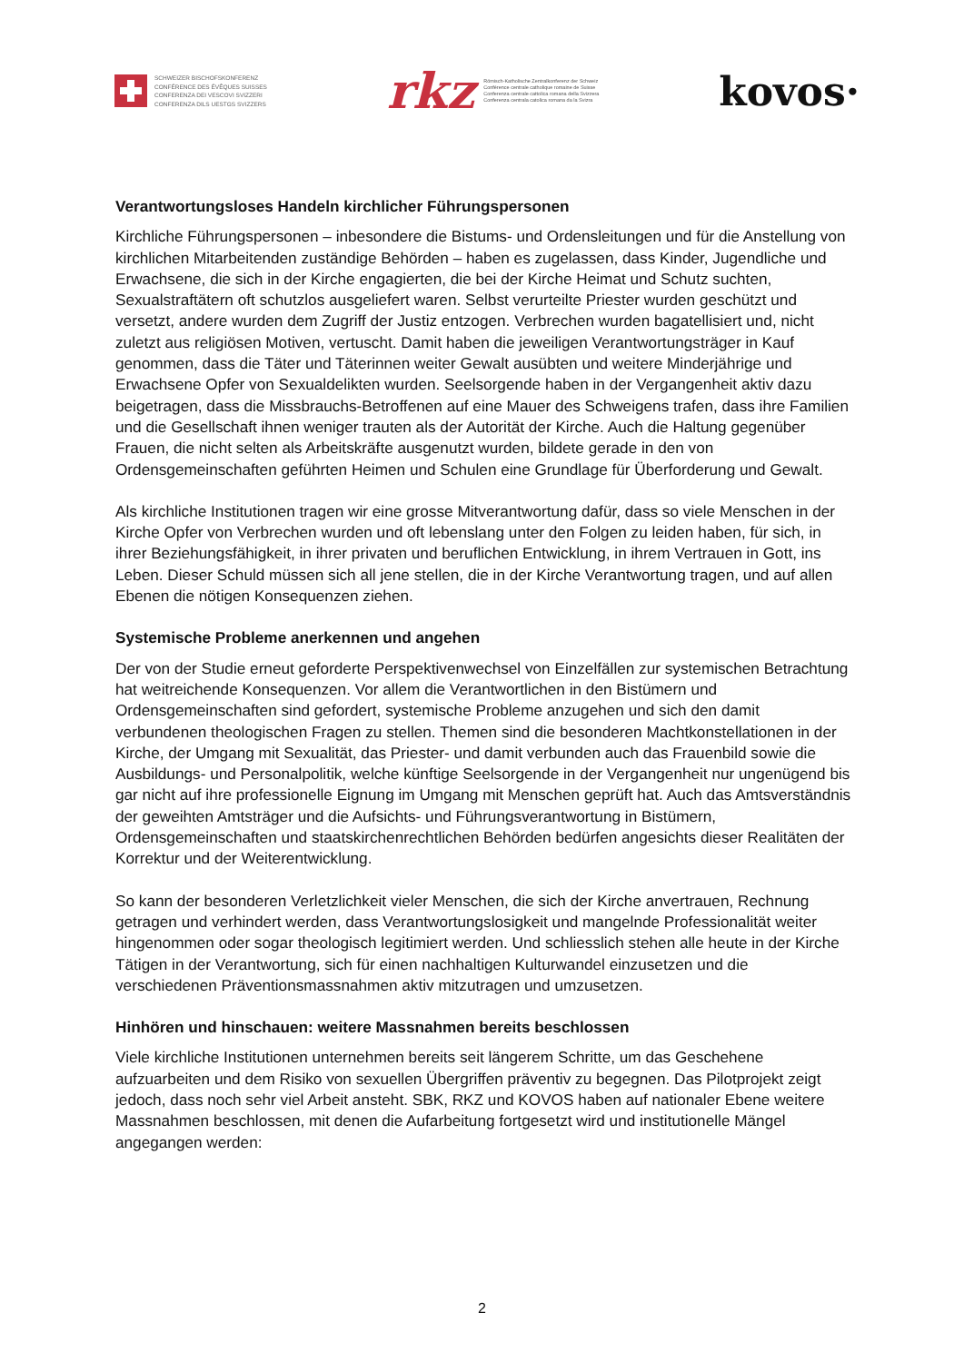SCHWEIZER BISCHOFSKONFERENZ
CONFÉRENCE DES ÉVÊQUES SUISSES
CONFERENZA DEI VESCOVI SVIZZERI
CONFERENZA DILS UESTGS SVIZZERS
rkz Römisch-Katholische Zentralkonferenz der Schweiz
Conférence centrale catholique romaine de Suisse
Conferenza centrale cattolica romana della Svizzera
Conferenza centrala catolica romana da la Svizra
kovos·
Verantwortungsloses Handeln kirchlicher Führungspersonen
Kirchliche Führungspersonen – inbesondere die Bistums- und Ordensleitungen und für die Anstellung von kirchlichen Mitarbeitenden zuständige Behörden – haben es zugelassen, dass Kinder, Jugendliche und Erwachsene, die sich in der Kirche engagierten, die bei der Kirche Heimat und Schutz suchten, Sexualstraftätern oft schutzlos ausgeliefert waren. Selbst verurteilte Priester wurden geschützt und versetzt, andere wurden dem Zugriff der Justiz entzogen. Verbrechen wurden bagatellisiert und, nicht zuletzt aus religiösen Motiven, vertuscht. Damit haben die jeweiligen Verantwortungsträger in Kauf genommen, dass die Täter und Täterinnen weiter Gewalt ausübten und weitere Minderjährige und Erwachsene Opfer von Sexualdelikten wurden. Seelsorgende haben in der Vergangenheit aktiv dazu beigetragen, dass die Missbrauchs-Betroffenen auf eine Mauer des Schweigens trafen, dass ihre Familien und die Gesellschaft ihnen weniger trauten als der Autorität der Kirche. Auch die Haltung gegenüber Frauen, die nicht selten als Arbeitskräfte ausgenutzt wurden, bildete gerade in den von Ordensgemeinschaften geführten Heimen und Schulen eine Grundlage für Überforderung und Gewalt.
Als kirchliche Institutionen tragen wir eine grosse Mitverantwortung dafür, dass so viele Menschen in der Kirche Opfer von Verbrechen wurden und oft lebenslang unter den Folgen zu leiden haben, für sich, in ihrer Beziehungsfähigkeit, in ihrer privaten und beruflichen Entwicklung, in ihrem Vertrauen in Gott, ins Leben. Dieser Schuld müssen sich all jene stellen, die in der Kirche Verantwortung tragen, und auf allen Ebenen die nötigen Konsequenzen ziehen.
Systemische Probleme anerkennen und angehen
Der von der Studie erneut geforderte Perspektivenwechsel von Einzelfällen zur systemischen Betrachtung hat weitreichende Konsequenzen. Vor allem die Verantwortlichen in den Bistümern und Ordensgemeinschaften sind gefordert, systemische Probleme anzugehen und sich den damit verbundenen theologischen Fragen zu stellen. Themen sind die besonderen Machtkonstellationen in der Kirche, der Umgang mit Sexualität, das Priester- und damit verbunden auch das Frauenbild sowie die Ausbildungs- und Personalpolitik, welche künftige Seelsorgende in der Vergangenheit nur ungenügend bis gar nicht auf ihre professionelle Eignung im Umgang mit Menschen geprüft hat. Auch das Amtsverständnis der geweihten Amtsträger und die Aufsichts- und Führungsverantwortung in Bistümern, Ordensgemeinschaften und staatskirchenrechtlichen Behörden bedürfen angesichts dieser Realitäten der Korrektur und der Weiterentwicklung.
So kann der besonderen Verletzlichkeit vieler Menschen, die sich der Kirche anvertrauen, Rechnung getragen und verhindert werden, dass Verantwortungslosigkeit und mangelnde Professionalität weiter hingenommen oder sogar theologisch legitimiert werden. Und schliesslich stehen alle heute in der Kirche Tätigen in der Verantwortung, sich für einen nachhaltigen Kulturwandel einzusetzen und die verschiedenen Präventionsmassnahmen aktiv mitzutragen und umzusetzen.
Hinhören und hinschauen: weitere Massnahmen bereits beschlossen
Viele kirchliche Institutionen unternehmen bereits seit längerem Schritte, um das Geschehene aufzuarbeiten und dem Risiko von sexuellen Übergriffen präventiv zu begegnen. Das Pilotprojekt zeigt jedoch, dass noch sehr viel Arbeit ansteht. SBK, RKZ und KOVOS haben auf nationaler Ebene weitere Massnahmen beschlossen, mit denen die Aufarbeitung fortgesetzt wird und institutionelle Mängel angegangen werden:
2